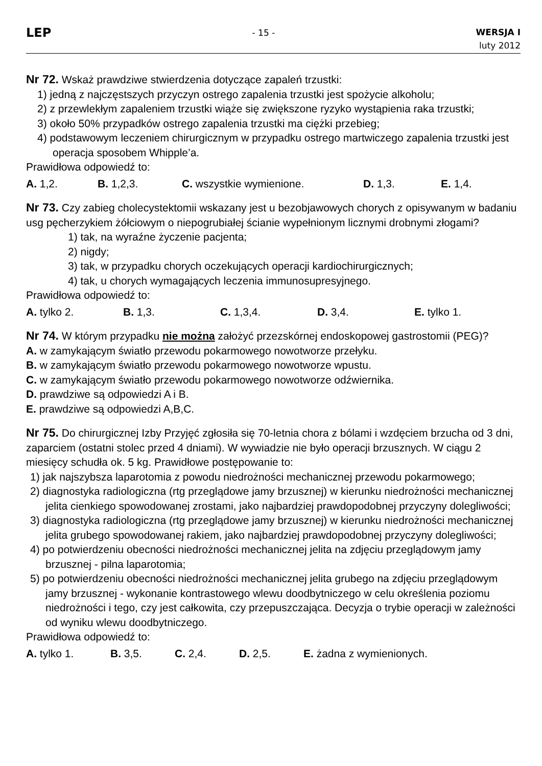LEP
- 15 -
WERSJA I
luty 2012
Nr 72. Wskaż prawdziwe stwierdzenia dotyczące zapaleń trzustki:
1) jedną z najczęstszych przyczyn ostrego zapalenia trzustki jest spożycie alkoholu;
2) z przewlekłym zapaleniem trzustki wiąże się zwiększone ryzyko wystąpienia raka trzustki;
3) około 50% przypadków ostrego zapalenia trzustki ma ciężki przebieg;
4) podstawowym leczeniem chirurgicznym w przypadku ostrego martwiczego zapalenia trzustki jest operacja sposobem Whipple’a.
Prawidłowa odpowiedź to:
A. 1,2. B. 1,2,3. C. wszystkie wymienione. D. 1,3. E. 1,4.
Nr 73. Czy zabieg cholecystektomii wskazany jest u bezobjawowych chorych z opisywanym w badaniu usg pęcherzykiem żółciowym o niepogrubiałej ścianie wypełnionym licznymi drobnymi złogami?
1) tak, na wyraźne życzenie pacjenta;
2) nigdy;
3) tak, w przypadku chorych oczekujących operacji kardiochirurgicznych;
4) tak, u chorych wymagających leczenia immunosupresyjnego.
Prawidłowa odpowiedź to:
A. tylko 2. B. 1,3. C. 1,3,4. D. 3,4. E. tylko 1.
Nr 74. W którym przypadku nie można założyć przezskórnej endoskopowej gastrostomii (PEG)?
A. w zamykającym światło przewodu pokarmowego nowotworze przełyku.
B. w zamykającym światło przewodu pokarmowego nowotworze wpustu.
C. w zamykającym światło przewodu pokarmowego nowotworze odźwiernika.
D. prawdziwe są odpowiedzi A i B.
E. prawdziwe są odpowiedzi A,B,C.
Nr 75. Do chirurgicznej Izby Przyjęć zgłosiła się 70-letnia chora z bólami i wzdęciem brzucha od 3 dni, zaparciem (ostatni stolec przed 4 dniami). W wywiadzie nie było operacji brzusznych. W ciągu 2 miesięcy schudła ok. 5 kg. Prawidłowe postępowanie to:
1) jak najszybsza laparotomia z powodu niedrożności mechanicznej przewodu pokarmowego;
2) diagnostyka radiologiczna (rtg przeglądowe jamy brzusznej) w kierunku niedrożności mechanicznej jelita cienkiego spowodowanej zrostami, jako najbardziej prawdopodobnej przyczyny dolegliwości;
3) diagnostyka radiologiczna (rtg przeglądowe jamy brzusznej) w kierunku niedrożności mechanicznej jelita grubego spowodowanej rakiem, jako najbardziej prawdopodobnej przyczyny dolegliwości;
4) po potwierdzeniu obecności niedrożności mechanicznej jelita na zdjęciu przeglądowym jamy brzusznej - pilna laparotomia;
5) po potwierdzeniu obecności niedrożności mechanicznej jelita grubego na zdjęciu przeglądowym jamy brzusznej - wykonanie kontrastowego wlewu doodbytniczego w celu określenia poziomu niedrożności i tego, czy jest całkowita, czy przepuszczająca. Decyzja o trybie operacji w zależności od wyniku wlewu doodbytniczego.
Prawidłowa odpowiedź to:
A. tylko 1. B. 3,5. C. 2,4. D. 2,5. E. żadna z wymienionych.